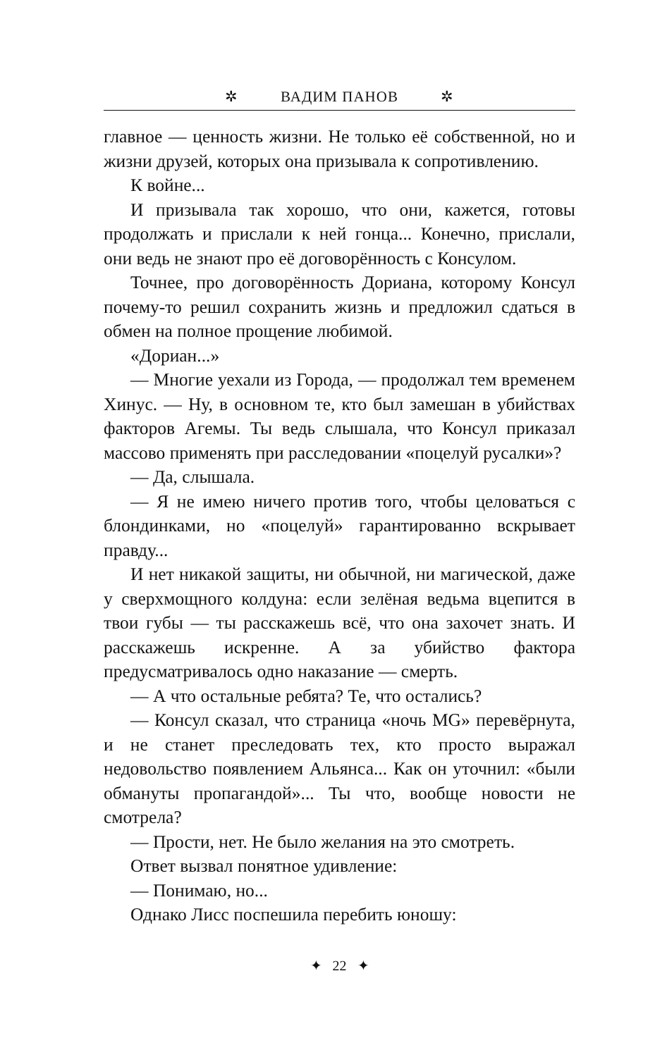✲ ВАДИМ ПАНОВ ✲
главное — ценность жизни. Не только её собственной, но и жизни друзей, которых она призывала к сопротивлению.
К войне...
И призывала так хорошо, что они, кажется, готовы продолжать и прислали к ней гонца... Конечно, прислали, они ведь не знают про её договорённость с Консулом.
Точнее, про договорённость Дориана, которому Консул почему-то решил сохранить жизнь и предложил сдаться в обмен на полное прощение любимой.
«Дориан...»
— Многие уехали из Города, — продолжал тем временем Хинус. — Ну, в основном те, кто был замешан в убийствах факторов Агемы. Ты ведь слышала, что Консул приказал массово применять при расследовании «поцелуй русалки»?
— Да, слышала.
— Я не имею ничего против того, чтобы целоваться с блондинками, но «поцелуй» гарантированно вскрывает правду...
И нет никакой защиты, ни обычной, ни магической, даже у сверхмощного колдуна: если зелёная ведьма вцепится в твои губы — ты расскажешь всё, что она захочет знать. И расскажешь искренне. А за убийство фактора предусматривалось одно наказание — смерть.
— А что остальные ребята? Те, что остались?
— Консул сказал, что страница «ночь MG» перевёрнута, и не станет преследовать тех, кто просто выражал недовольство появлением Альянса... Как он уточнил: «были обмануты пропагандой»... Ты что, вообще новости не смотрела?
— Прости, нет. Не было желания на это смотреть.
Ответ вызвал понятное удивление:
— Понимаю, но...
Однако Лисс поспешила перебить юношу:
✦ 22 ✦